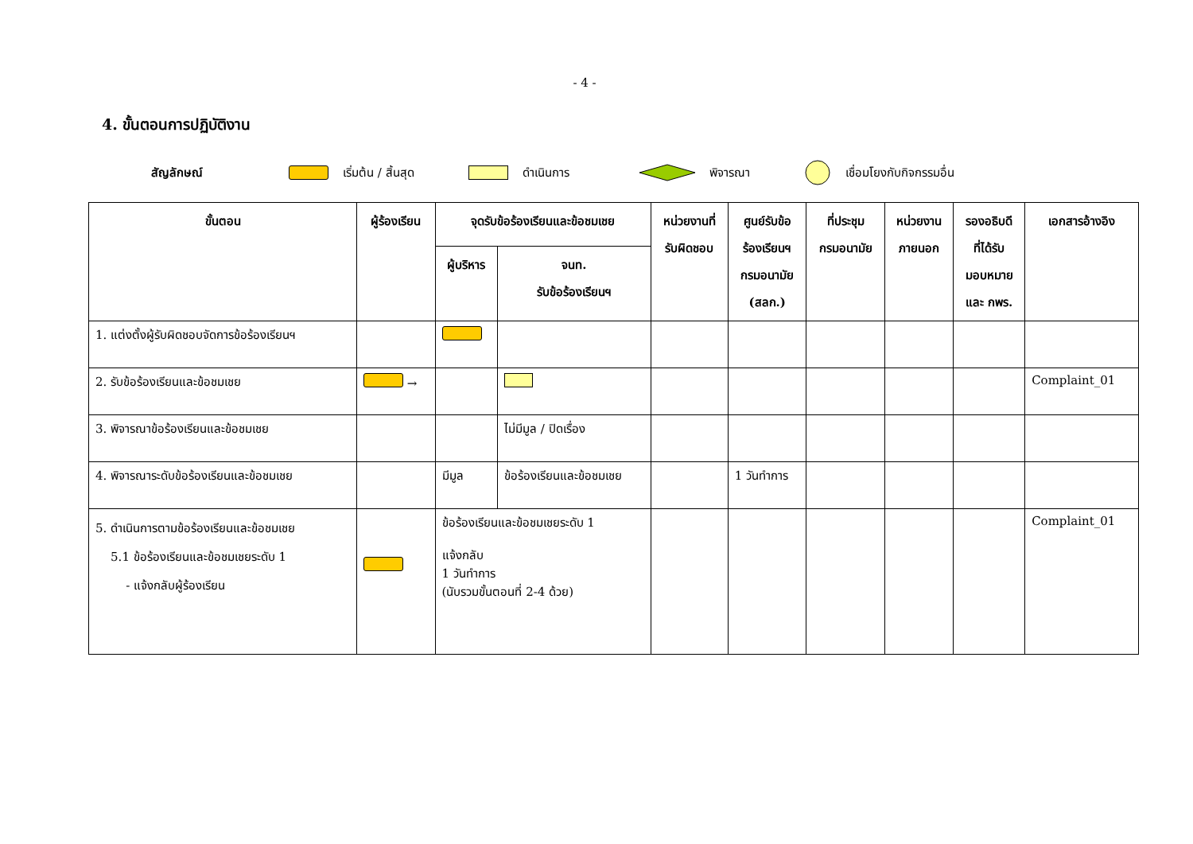- 4 -
4. ขั้นตอนการปฏิบัติงาน
สัญลักษณ์ เริ่มต้น / สิ้นสุด ดำเนินการ พิจารณา เชื่อมโยงกับกิจกรรมอื่น
| ขั้นตอน | ผู้ร้องเรียน | จุดรับข้อร้องเรียนและข้อชมเชย | | หน่วยงานที่ รับผิดชอบ | ศูนย์รับข้อ ร้องเรียนฯ กรมอนามัย (สลก.) | ที่ประชุม กรมอนามัย | หน่วยงาน ภายนอก | รองอธิบดี ที่ได้รับ มอบหมาย และ กพร. | เอกสารอ้างอิง |
| --- | --- | --- | --- | --- | --- | --- | --- | --- | --- |
| | | ผู้บริหาร | จนท. รับข้อร้องเรียนฯ | | | | | | |
| 1. แต่งตั้งผู้รับผิดชอบจัดการข้อร้องเรียนฯ | | | | | | | | | |
| 2. รับข้อร้องเรียนและข้อชมเชย | → | | | | | | | | Complaint_01 |
| 3. พิจารณาข้อร้องเรียนและข้อชมเชย | | | ไม่มีมูล / ปิดเรื่อง | | | | | | |
| 4. พิจารณาระดับข้อร้องเรียนและข้อชมเชย | | มีมูล | ข้อร้องเรียนและข้อชมเชย | | 1 วันทำการ | | | | |
| 5. ดำเนินการตามข้อร้องเรียนและข้อชมเชย 5.1 ข้อร้องเรียนและข้อชมเชยระดับ 1 - แจ้งกลับผู้ร้องเรียน | | ข้อร้องเรียนและข้อชมเชยระดับ 1 แจ้งกลับ 1 วันทำการ (นับรวมขั้นตอนที่ 2-4 ด้วย) | | | | | | | Complaint_01 |